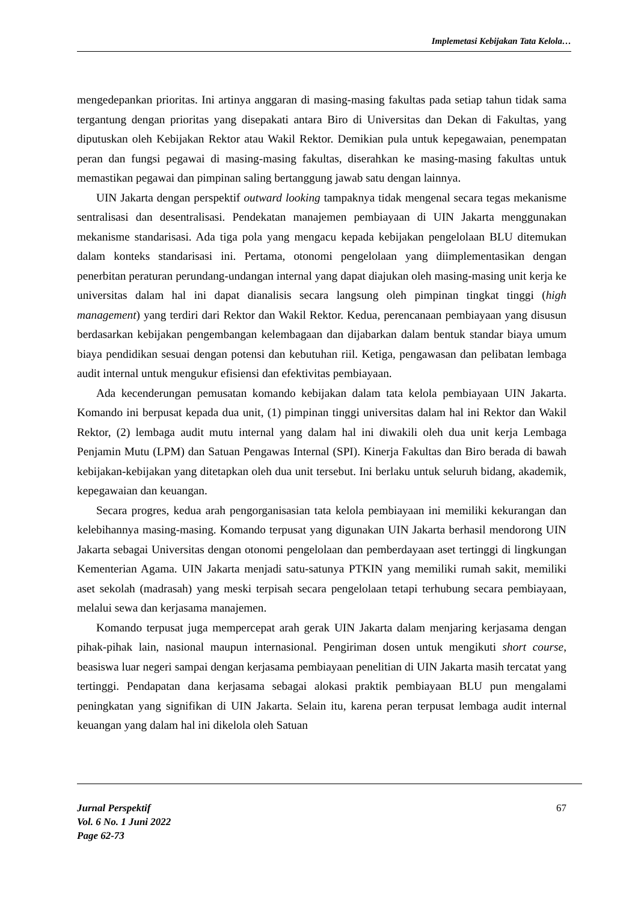Implemetasi Kebijakan Tata Kelola…
mengedepankan prioritas. Ini artinya anggaran di masing-masing fakultas pada setiap tahun tidak sama tergantung dengan prioritas yang disepakati antara Biro di Universitas dan Dekan di Fakultas, yang diputuskan oleh Kebijakan Rektor atau Wakil Rektor. Demikian pula untuk kepegawaian, penempatan peran dan fungsi pegawai di masing-masing fakultas, diserahkan ke masing-masing fakultas untuk memastikan pegawai dan pimpinan saling bertanggung jawab satu dengan lainnya.
UIN Jakarta dengan perspektif outward looking tampaknya tidak mengenal secara tegas mekanisme sentralisasi dan desentralisasi. Pendekatan manajemen pembiayaan di UIN Jakarta menggunakan mekanisme standarisasi. Ada tiga pola yang mengacu kepada kebijakan pengelolaan BLU ditemukan dalam konteks standarisasi ini. Pertama, otonomi pengelolaan yang diimplementasikan dengan penerbitan peraturan perundang-undangan internal yang dapat diajukan oleh masing-masing unit kerja ke universitas dalam hal ini dapat dianalisis secara langsung oleh pimpinan tingkat tinggi (high management) yang terdiri dari Rektor dan Wakil Rektor. Kedua, perencanaan pembiayaan yang disusun berdasarkan kebijakan pengembangan kelembagaan dan dijabarkan dalam bentuk standar biaya umum biaya pendidikan sesuai dengan potensi dan kebutuhan riil. Ketiga, pengawasan dan pelibatan lembaga audit internal untuk mengukur efisiensi dan efektivitas pembiayaan.
Ada kecenderungan pemusatan komando kebijakan dalam tata kelola pembiayaan UIN Jakarta. Komando ini berpusat kepada dua unit, (1) pimpinan tinggi universitas dalam hal ini Rektor dan Wakil Rektor, (2) lembaga audit mutu internal yang dalam hal ini diwakili oleh dua unit kerja Lembaga Penjamin Mutu (LPM) dan Satuan Pengawas Internal (SPI). Kinerja Fakultas dan Biro berada di bawah kebijakan-kebijakan yang ditetapkan oleh dua unit tersebut. Ini berlaku untuk seluruh bidang, akademik, kepegawaian dan keuangan.
Secara progres, kedua arah pengorganisasian tata kelola pembiayaan ini memiliki kekurangan dan kelebihannya masing-masing. Komando terpusat yang digunakan UIN Jakarta berhasil mendorong UIN Jakarta sebagai Universitas dengan otonomi pengelolaan dan pemberdayaan aset tertinggi di lingkungan Kementerian Agama. UIN Jakarta menjadi satu-satunya PTKIN yang memiliki rumah sakit, memiliki aset sekolah (madrasah) yang meski terpisah secara pengelolaan tetapi terhubung secara pembiayaan, melalui sewa dan kerjasama manajemen.
Komando terpusat juga mempercepat arah gerak UIN Jakarta dalam menjaring kerjasama dengan pihak-pihak lain, nasional maupun internasional. Pengiriman dosen untuk mengikuti short course, beasiswa luar negeri sampai dengan kerjasama pembiayaan penelitian di UIN Jakarta masih tercatat yang tertinggi. Pendapatan dana kerjasama sebagai alokasi praktik pembiayaan BLU pun mengalami peningkatan yang signifikan di UIN Jakarta. Selain itu, karena peran terpusat lembaga audit internal keuangan yang dalam hal ini dikelola oleh Satuan
Jurnal Perspektif
Vol. 6 No. 1 Juni 2022
Page 62-73
67